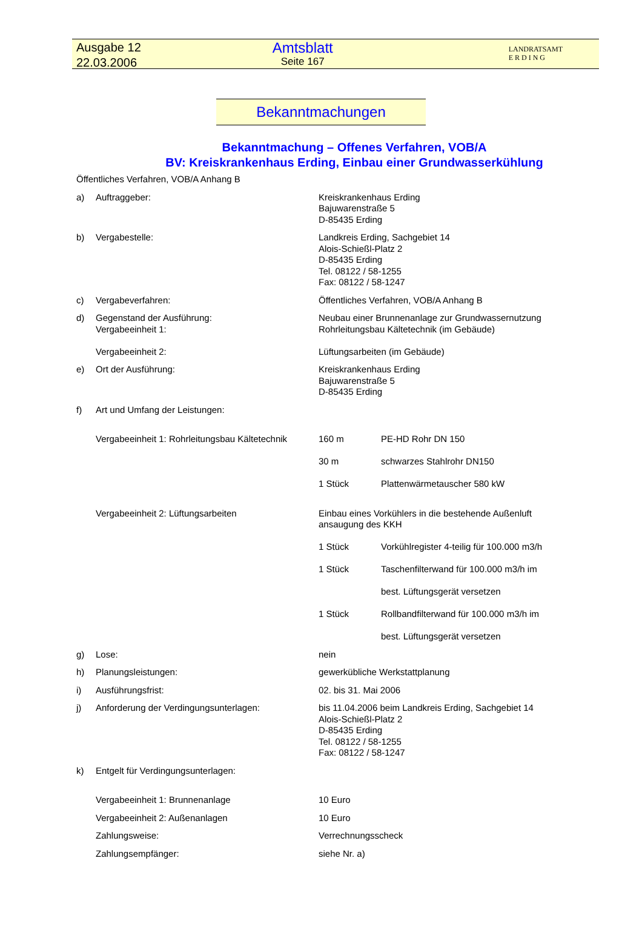Ausgabe 12
22.03.2006
Amtsblatt
Seite 167
LANDRATSAMT
E R D I N G
Bekanntmachungen
Bekanntmachung – Offenes Verfahren, VOB/A
BV: Kreiskrankenhaus Erding, Einbau einer Grundwasserkühlung
Öffentliches Verfahren, VOB/A Anhang B
a) Auftraggeber: Kreiskrankenhaus Erding
Bajuwarenstraße 5
D-85435 Erding
b) Vergabestelle: Landkreis Erding, Sachgebiet 14
Alois-Schießl-Platz 2
D-85435 Erding
Tel. 08122 / 58-1255
Fax: 08122 / 58-1247
c) Vergabeverfahren: Öffentliches Verfahren, VOB/A Anhang B
d) Gegenstand der Ausführung:
Vergabeeinheit 1:
Vergabeeinheit 2:
Neubau einer Brunnenanlage zur Grundwassernutzung
Rohrleitungsbau Kältetechnik (im Gebäude)
Lüftungsarbeiten (im Gebäude)
e) Ort der Ausführung: Kreiskrankenhaus Erding
Bajuwarenstraße 5
D-85435 Erding
f) Art und Umfang der Leistungen:
Vergabeeinheit 1: Rohrleitungsbau Kältetechnik
160 m PE-HD Rohr DN 150
30 m schwarzes Stahlrohr DN150
1 Stück Plattenwärmetauscher 580 kW
Vergabeeinheit 2: Lüftungsarbeiten Einbau eines Vorkühlers in die bestehende Außenluft ansaugung des KKH
1 Stück Vorkühlregister 4-teilig für 100.000 m3/h
1 Stück Taschenfilterwand für 100.000 m3/h im
best. Lüftungsgerät versetzen
1 Stück Rollbandfilterwand für 100.000 m3/h im
best. Lüftungsgerät versetzen
g) Lose: nein
h) Planungsleistungen: gewerkübliche Werkstattplanung
i) Ausführungsfrist: 02. bis 31. Mai 2006
j) Anforderung der Verdingungsunterlagen: bis 11.04.2006 beim Landkreis Erding, Sachgebiet 14
Alois-Schießl-Platz 2
D-85435 Erding
Tel. 08122 / 58-1255
Fax: 08122 / 58-1247
k) Entgelt für Verdingungsunterlagen:
Vergabeeinheit 1: Brunnenanlage 10 Euro
Vergabeeinheit 2: Außenanlagen 10 Euro
Zahlungsweise: Verrechnungsscheck
Zahlungsempfänger: siehe Nr. a)